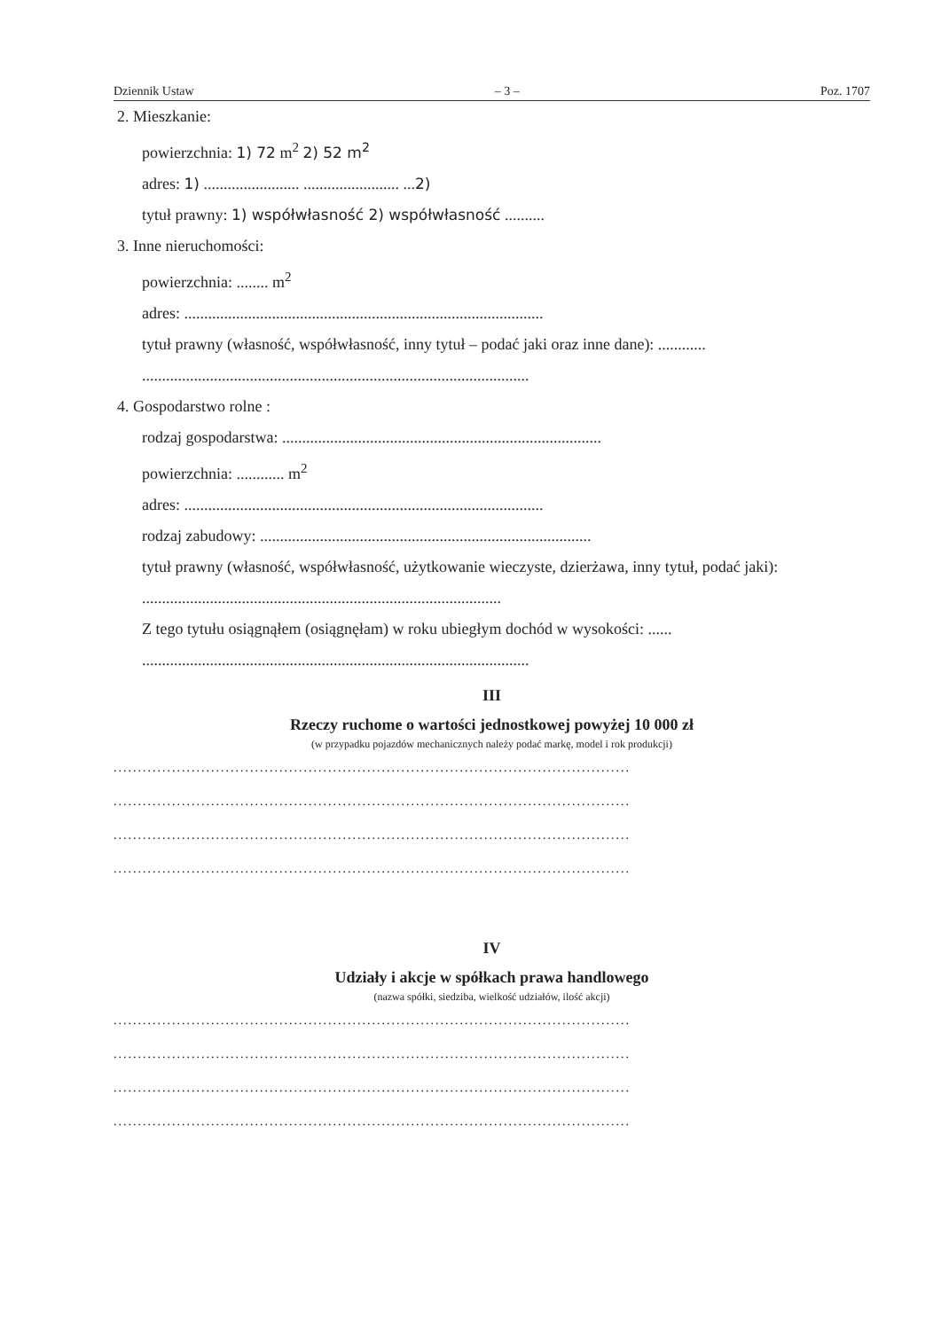Dziennik Ustaw – 3 – Poz. 1707
2. Mieszkanie:
powierzchnia: 1) 72 m<sup>2</sup> 2) 52 m<sup>2</sup>
adres: 1) ........................ ........................ ...2)
tytuł prawny: 1) współwłasność 2) współwłasność ..........
3. Inne nieruchomości:
powierzchnia: ........ m<sup>2</sup>
adres: ..........................................................................................
tytuł prawny (własność, współwłasność, inny tytuł – podać jaki oraz inne dane): ............
.................................................................................................
4. Gospodarstwo rolne :
rodzaj gospodarstwa: ................................................................................
powierzchnia: ............ m<sup>2</sup>
adres: ..........................................................................................
rodzaj zabudowy: ...................................................................................
tytuł prawny (własność, współwłasność, użytkowanie wieczyste, dzierżawa, inny tytuł, podać jaki): ..........................................................................................
Z tego tytułu osiągnąłem (osiągnęłam) w roku ubiegłym dochód w wysokości: ......
.................................................................................................
III
Rzeczy ruchome o wartości jednostkowej powyżej 10 000 zł
(w przypadku pojazdów mechanicznych należy podać markę, model i rok produkcji)
..........................................................................................................
..........................................................................................................
..........................................................................................................
..........................................................................................................
IV
Udziały i akcje w spółkach prawa handlowego
(nazwa spółki, siedziba, wielkość udziałów, ilość akcji)
..........................................................................................................
..........................................................................................................
..........................................................................................................
..........................................................................................................